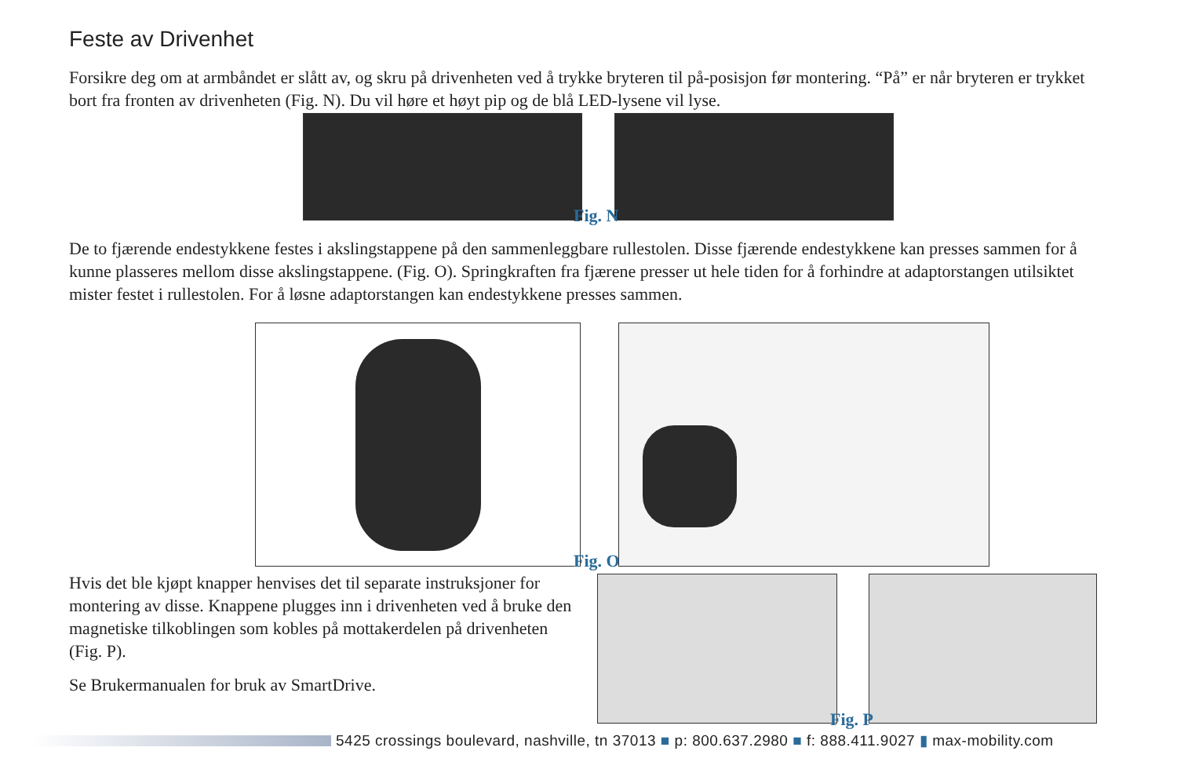Feste av Drivenhet
Forsikre deg om at armbåndet er slått av, og skru på drivenheten ved å trykke bryteren til på-posisjon før montering. “På” er når bryteren er trykket bort fra fronten av drivenheten (Fig. N). Du vil høre et høyt pip og de blå LED-lysene vil lyse.
Fig. N
De to fjærende endestykkene festes i akslingstappene på den sammenleggbare rullestolen. Disse fjærende endestykkene kan presses sammen for å kunne plasseres mellom disse akslingstappene. (Fig. O). Springkraften fra fjærene presser ut hele tiden for å forhindre at adaptorstangen utilsiktet mister festet i rullestolen. For å løsne adaptorstangen kan endestykkene presses sammen.
Fig. O
Hvis det ble kjøpt knapper henvises det til separate instruksjoner for montering av disse. Knappene plugges inn i drivenheten ved å bruke den magnetiske tilkoblingen som kobles på mottakerdelen på drivenheten (Fig. P).
Se Brukermanualen for bruk av SmartDrive.
Fig. P
5425 crossings boulevard, nashville, tn 37013 ■ p: 800.637.2980 ■ f: 888.411.9027 ▮ max-mobility.com